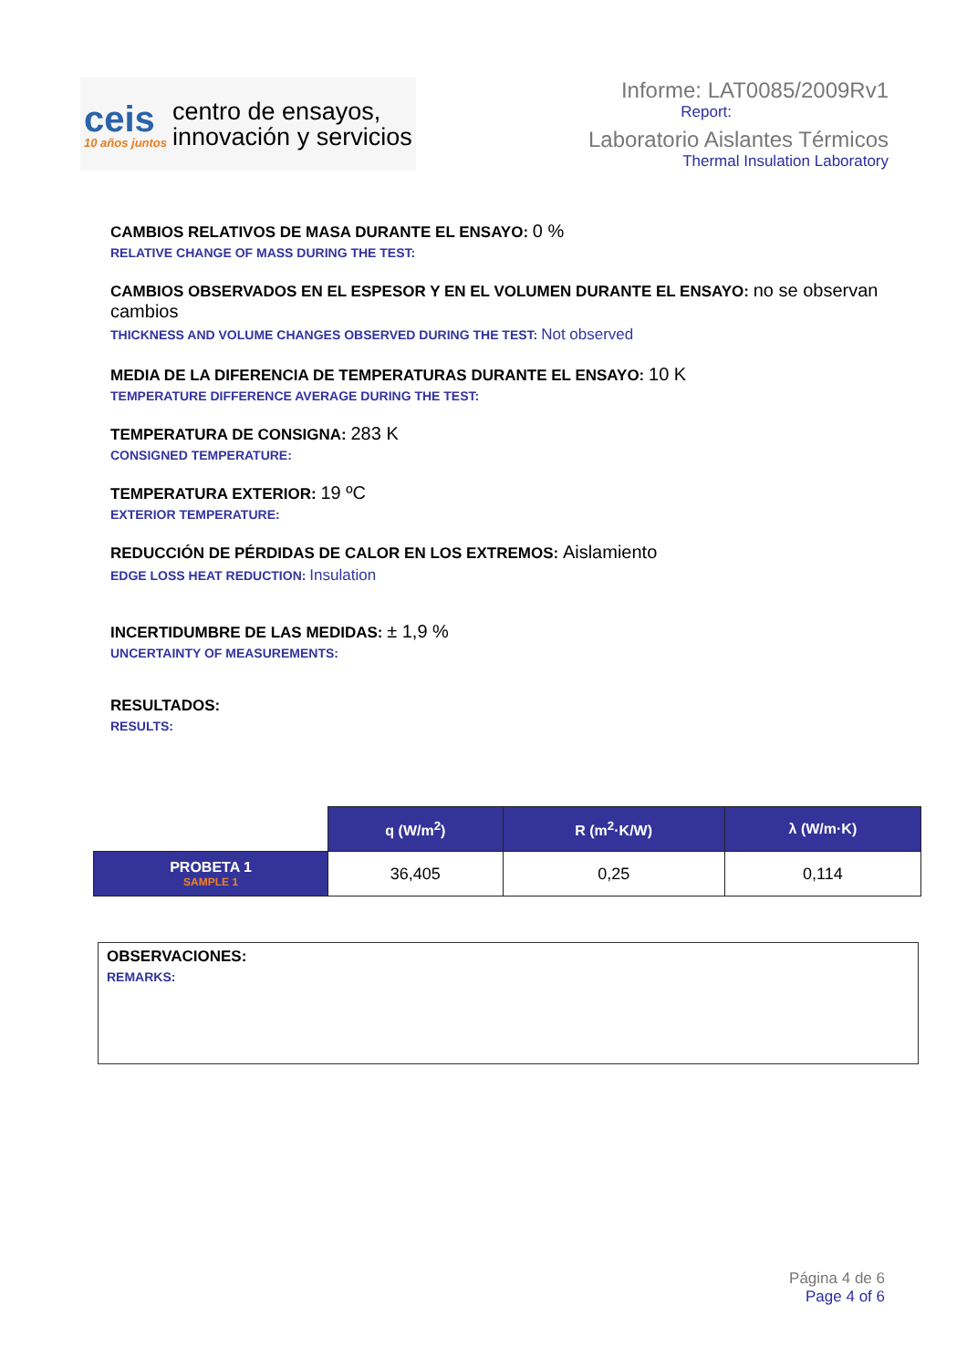ceis
10 años juntos
centro de ensayos,
innovación y servicios
Informe: LAT0085/2009Rv1
Report:
Laboratorio Aislantes Térmicos
Thermal Insulation Laboratory
CAMBIOS RELATIVOS DE MASA DURANTE EL ENSAYO: 0 %
RELATIVE CHANGE OF MASS DURING THE TEST:
CAMBIOS OBSERVADOS EN EL ESPESOR Y EN EL VOLUMEN DURANTE EL ENSAYO: no se observan cambios
THICKNESS AND VOLUME CHANGES OBSERVED DURING THE TEST: Not observed
MEDIA DE LA DIFERENCIA DE TEMPERATURAS DURANTE EL ENSAYO: 10 K
TEMPERATURE DIFFERENCE AVERAGE DURING THE TEST:
TEMPERATURA DE CONSIGNA: 283 K
CONSIGNED TEMPERATURE:
TEMPERATURA EXTERIOR: 19 ºC
EXTERIOR TEMPERATURE:
REDUCCIÓN DE PÉRDIDAS DE CALOR EN LOS EXTREMOS: Aislamiento
EDGE LOSS HEAT REDUCTION: Insulation
INCERTIDUMBRE DE LAS MEDIDAS: ± 1,9 %
UNCERTAINTY OF MEASUREMENTS:
RESULTADOS:
RESULTS:
| | q (W/m<sup>2</sup>) | R (m<sup>2</sup>·K/W) | λ (W/m·K) |
| --- | --- | --- | --- |
| PROBETA 1 SAMPLE 1 | 36,405 | 0,25 | 0,114 |
OBSERVACIONES:
REMARKS:
Página 4 de 6
Page 4 of 6